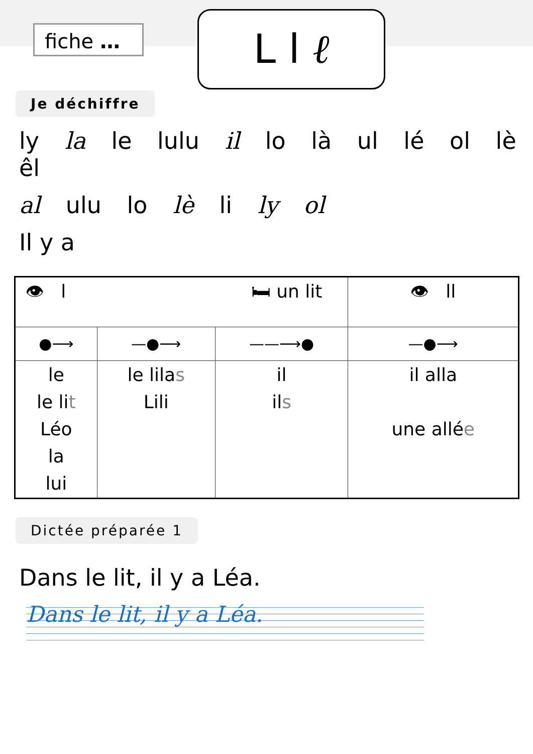fiche … L l ℓ
Je déchiffre
ly la le lulu il lo là ul lé ol lè êl
al ulu lo lè li ly ol
Il y a
| 👁 l 🛏 un lit | | | 👁 ll |
| ●⟶ | —●⟶ | ——⟶● | —●⟶ |
| le le li t Léo la lui | le lila s Lili | il il s | il alla une allé e |
Dictée préparée 1
Dans le lit, il y a Léa.
Dans le lit, il y a Léa.